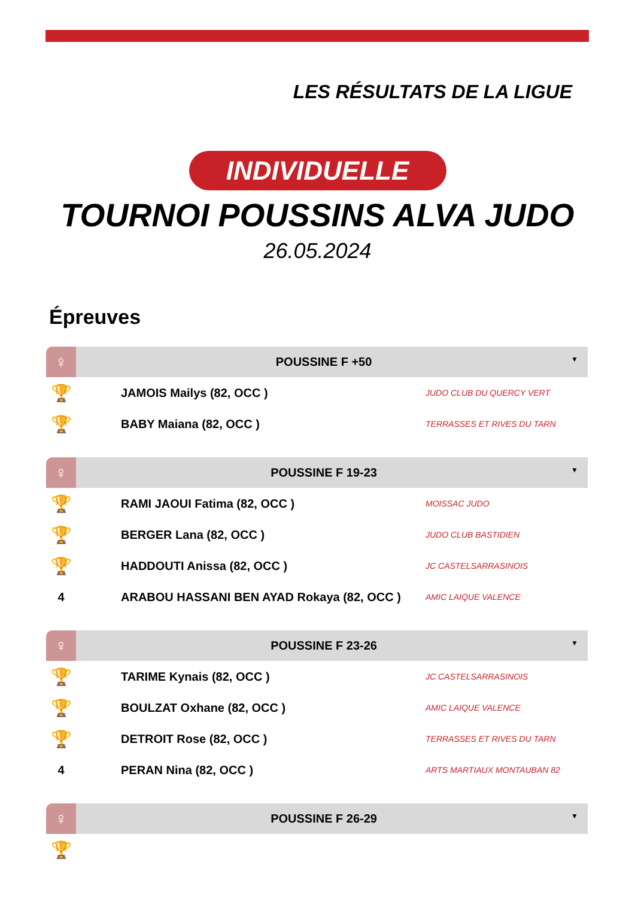LES RÉSULTATS DE LA LIGUE
INDIVIDUELLE
TOURNOI POUSSINS ALVA JUDO
26.05.2024
Épreuves
| ♀ | POUSSINE F +50 ▼ | |
| --- | --- | --- |
| 🏆 | JAMOIS Mailys (82, OCC ) | JUDO CLUB DU QUERCY VERT |
| 🏆 | BABY Maiana (82, OCC ) | TERRASSES ET RIVES DU TARN |
| ♀ | POUSSINE F 19-23 ▼ | |
| --- | --- | --- |
| 🏆 | RAMI JAOUI Fatima (82, OCC ) | MOISSAC JUDO |
| 🏆 | BERGER Lana (82, OCC ) | JUDO CLUB BASTIDIEN |
| 🏆 | HADDOUTI Anissa (82, OCC ) | JC CASTELSARRASINOIS |
| 4 | ARABOU HASSANI BEN AYAD Rokaya (82, OCC ) | AMIC LAIQUE VALENCE |
| ♀ | POUSSINE F 23-26 ▼ | |
| --- | --- | --- |
| 🏆 | TARIME Kynais (82, OCC ) | JC CASTELSARRASINOIS |
| 🏆 | BOULZAT Oxhane (82, OCC ) | AMIC LAIQUE VALENCE |
| 🏆 | DETROIT Rose (82, OCC ) | TERRASSES ET RIVES DU TARN |
| 4 | PERAN Nina (82, OCC ) | ARTS MARTIAUX MONTAUBAN 82 |
| ♀ | POUSSINE F 26-29 ▼ | |
| --- | --- | --- |
| 🏆 | | |